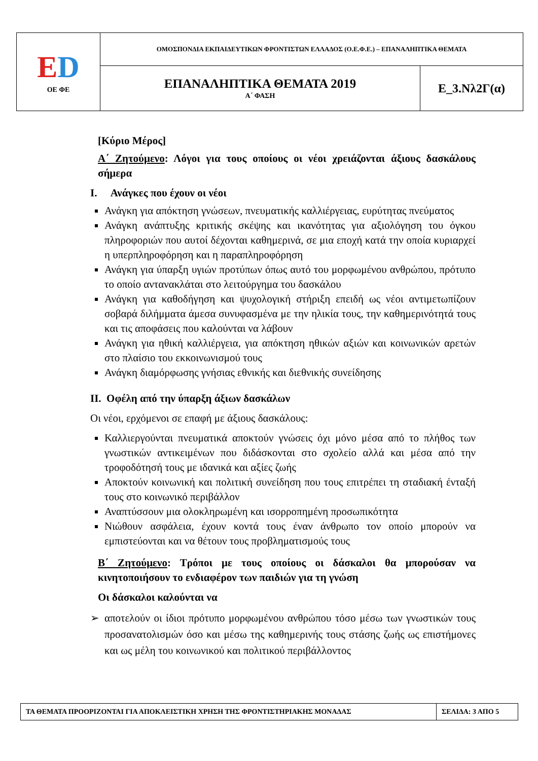| E D ΟΕ ΦΕ | ΟΜΟΣΠΟΝΔΙΑ ΕΚΠΑΙΔΕΥΤΙΚΩΝ ΦΡΟΝΤΙΣΤΩΝ ΕΛΛΑΔΟΣ (Ο.Ε.Φ.Ε.) – ΕΠΑΝΑΛΗΠΤΙΚΑ ΘΕΜΑΤΑ | |
| | ΕΠΑΝΑΛΗΠΤΙΚΑ ΘΕΜΑΤΑ 2019 Α΄ ΦΑΣΗ | Ε_3.Νλ2Γ(α) |
[Κύριο Μέρος]
Α΄ Ζητούμενο: Λόγοι για τους οποίους οι νέοι χρειάζονται άξιους δασκάλους σήμερα
I. Ανάγκες που έχουν οι νέοι
Ανάγκη για απόκτηση γνώσεων, πνευματικής καλλιέργειας, ευρύτητας πνεύματος
Ανάγκη ανάπτυξης κριτικής σκέψης και ικανότητας για αξιολόγηση του όγκου πληροφοριών που αυτοί δέχονται καθημερινά, σε μια εποχή κατά την οποία κυριαρχεί η υπερπληροφόρηση και η παραπληροφόρηση
Ανάγκη για ύπαρξη υγιών προτύπων όπως αυτό του μορφωμένου ανθρώπου, πρότυπο το οποίο αντανακλάται στο λειτούργημα του δασκάλου
Ανάγκη για καθοδήγηση και ψυχολογική στήριξη επειδή ως νέοι αντιμετωπίζουν σοβαρά διλήμματα άμεσα συνυφασμένα με την ηλικία τους, την καθημερινότητά τους και τις αποφάσεις που καλούνται να λάβουν
Ανάγκη για ηθική καλλιέργεια, για απόκτηση ηθικών αξιών και κοινωνικών αρετών στο πλαίσιο του εκκοινωνισμού τους
Ανάγκη διαμόρφωσης γνήσιας εθνικής και διεθνικής συνείδησης
II. Οφέλη από την ύπαρξη άξιων δασκάλων
Οι νέοι, ερχόμενοι σε επαφή με άξιους δασκάλους:
Καλλιεργούνται πνευματικά αποκτούν γνώσεις όχι μόνο μέσα από το πλήθος των γνωστικών αντικειμένων που διδάσκονται στο σχολείο αλλά και μέσα από την τροφοδότησή τους με ιδανικά και αξίες ζωής
Αποκτούν κοινωνική και πολιτική συνείδηση που τους επιτρέπει τη σταδιακή ένταξή τους στο κοινωνικό περιβάλλον
Αναπτύσσουν μια ολοκληρωμένη και ισορροπημένη προσωπικότητα
Νιώθουν ασφάλεια, έχουν κοντά τους έναν άνθρωπο τον οποίο μπορούν να εμπιστεύονται και να θέτουν τους προβληματισμούς τους
Β΄ Ζητούμενο: Τρόποι με τους οποίους οι δάσκαλοι θα μπορούσαν να κινητοποιήσουν το ενδιαφέρον των παιδιών για τη γνώση
Οι δάσκαλοι καλούνται να
➢ αποτελούν οι ίδιοι πρότυπο μορφωμένου ανθρώπου τόσο μέσω των γνωστικών τους προσανατολισμών όσο και μέσω της καθημερινής τους στάσης ζωής ως επιστήμονες και ως μέλη του κοινωνικού και πολιτικού περιβάλλοντος
| ΤΑ ΘΕΜΑΤΑ ΠΡΟΟΡΙΖΟΝΤΑΙ ΓΙΑ ΑΠΟΚΛΕΙΣΤΙΚΗ ΧΡΗΣΗ ΤΗΣ ΦΡΟΝΤΙΣΤΗΡΙΑΚΗΣ ΜΟΝΑΔΑΣ | ΣΕΛΙΔΑ: 3 ΑΠΟ 5 |